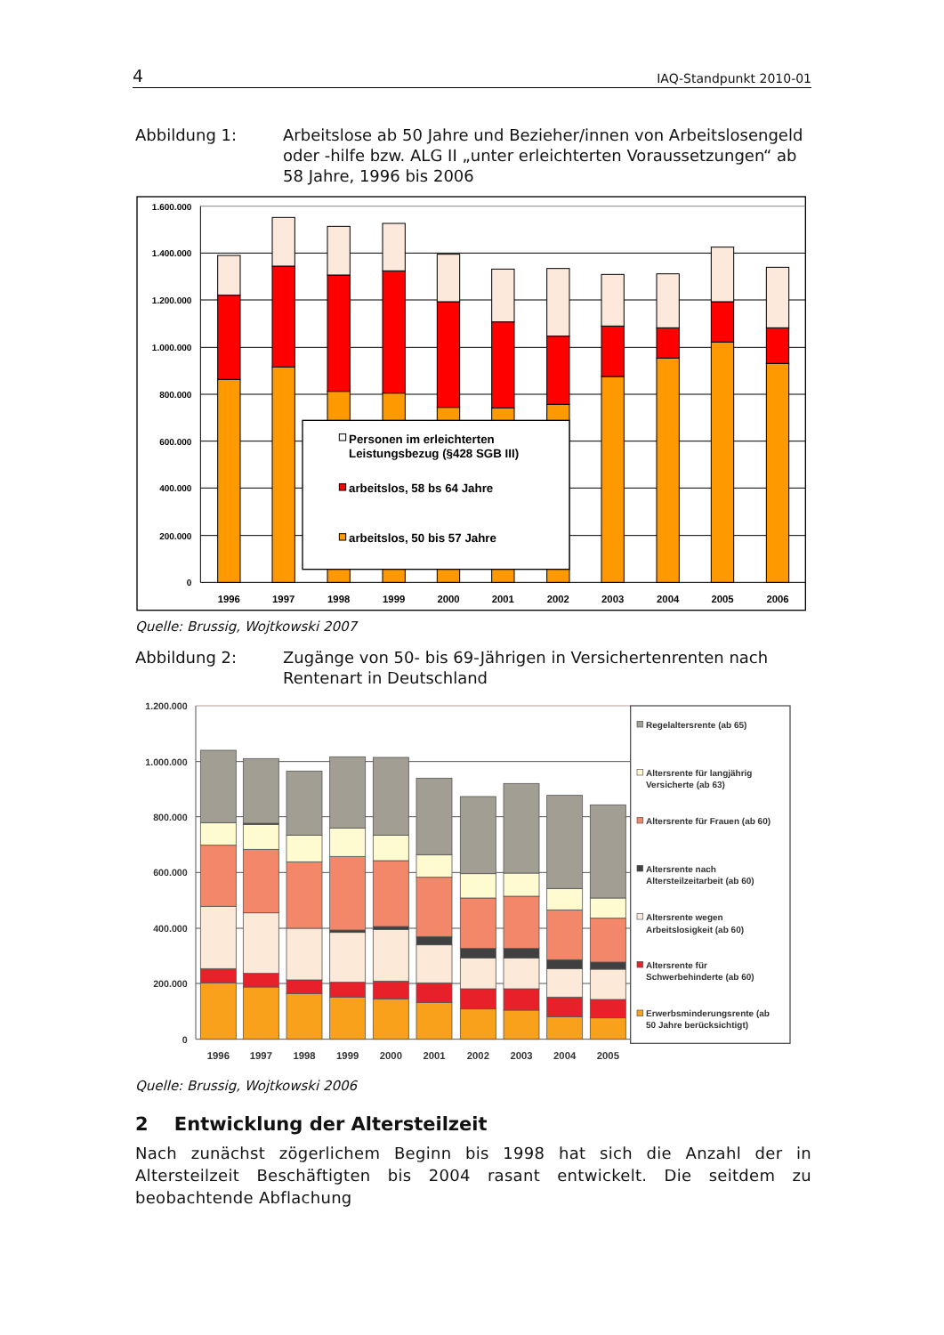4 IAQ-Standpunkt 2010-01
Abbildung 1: Arbeitslose ab 50 Jahre und Bezieher/innen von Arbeitslosen­geld oder -hilfe bzw. ALG II „unter erleichterten Voraussetzun­gen“ ab 58 Jahre, 1996 bis 2006
1.600.000
1.400.000
1.200.000
1.000.000
800.000
600.000
400.000
200.000
0
1996
1997
1998
1999
2000
2001
2002
2003
2004
2005
2006
Personen im erleichterten
Leistungsbezug (§428 SGB III)
arbeitslos, 58 bs 64 Jahre
arbeitslos, 50 bis 57 Jahre
Quelle: Brussig, Wojtkowski 2007
Abbildung 2: Zugänge von 50- bis 69-Jährigen in Versichertenrenten nach Rentenart in Deutschland
1.200.000
1.000.000
800.000
600.000
400.000
200.000
0
1996
1997
1998
1999
2000
2001
2002
2003
2004
2005
Regelaltersrente (ab 65)
Altersrente für langjährig
Versicherte (ab 63)
Altersrente für Frauen (ab 60)
Altersrente nach
Altersteilzeitarbeit (ab 60)
Altersrente wegen
Arbeitslosigkeit (ab 60)
Altersrente für
Schwerbehinderte (ab 60)
Erwerbsminderungsrente (ab
50 Jahre berücksichtigt)
Quelle: Brussig, Wojtkowski 2006
2 Entwicklung der Altersteilzeit
Nach zunächst zögerlichem Beginn bis 1998 hat sich die Anzahl der in Altersteilzeit Beschäftigten bis 2004 rasant entwickelt. Die seitdem zu beobachtende Abflachung